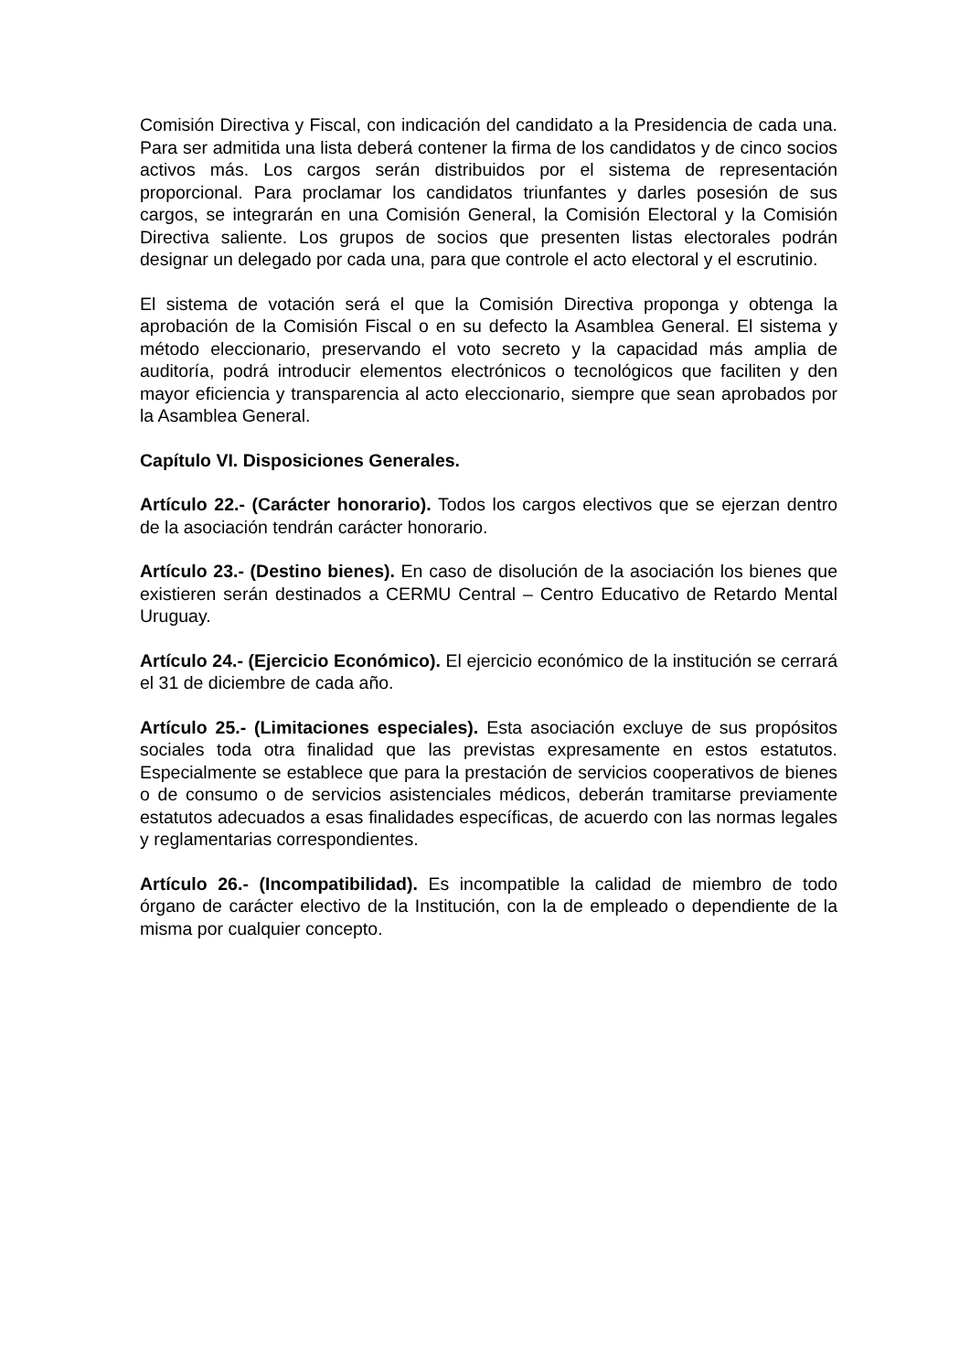Comisión Directiva y Fiscal, con indicación del candidato a la Presidencia de cada una. Para ser admitida una lista deberá contener la firma de los candidatos y de cinco socios activos más. Los cargos serán distribuidos por el sistema de representación proporcional. Para proclamar los candidatos triunfantes y darles posesión de sus cargos, se integrarán en una Comisión General, la Comisión Electoral y la Comisión Directiva saliente. Los grupos de socios que presenten listas electorales podrán designar un delegado por cada una, para que controle el acto electoral y el escrutinio.
El sistema de votación será el que la Comisión Directiva proponga y obtenga la aprobación de la Comisión Fiscal o en su defecto la Asamblea General. El sistema y método eleccionario, preservando el voto secreto y la capacidad más amplia de auditoría, podrá introducir elementos electrónicos o tecnológicos que faciliten y den mayor eficiencia y transparencia al acto eleccionario, siempre que sean aprobados por la Asamblea General.
Capítulo VI. Disposiciones Generales.
Artículo 22.- (Carácter honorario). Todos los cargos electivos que se ejerzan dentro de la asociación tendrán carácter honorario.
Artículo 23.- (Destino bienes). En caso de disolución de la asociación los bienes que existieren serán destinados a CERMU Central – Centro Educativo de Retardo Mental Uruguay.
Artículo 24.- (Ejercicio Económico). El ejercicio económico de la institución se cerrará el 31 de diciembre de cada año.
Artículo 25.- (Limitaciones especiales). Esta asociación excluye de sus propósitos sociales toda otra finalidad que las previstas expresamente en estos estatutos. Especialmente se establece que para la prestación de servicios cooperativos de bienes o de consumo o de servicios asistenciales médicos, deberán tramitarse previamente estatutos adecuados a esas finalidades específicas, de acuerdo con las normas legales y reglamentarias correspondientes.
Artículo 26.- (Incompatibilidad). Es incompatible la calidad de miembro de todo órgano de carácter electivo de la Institución, con la de empleado o dependiente de la misma por cualquier concepto.